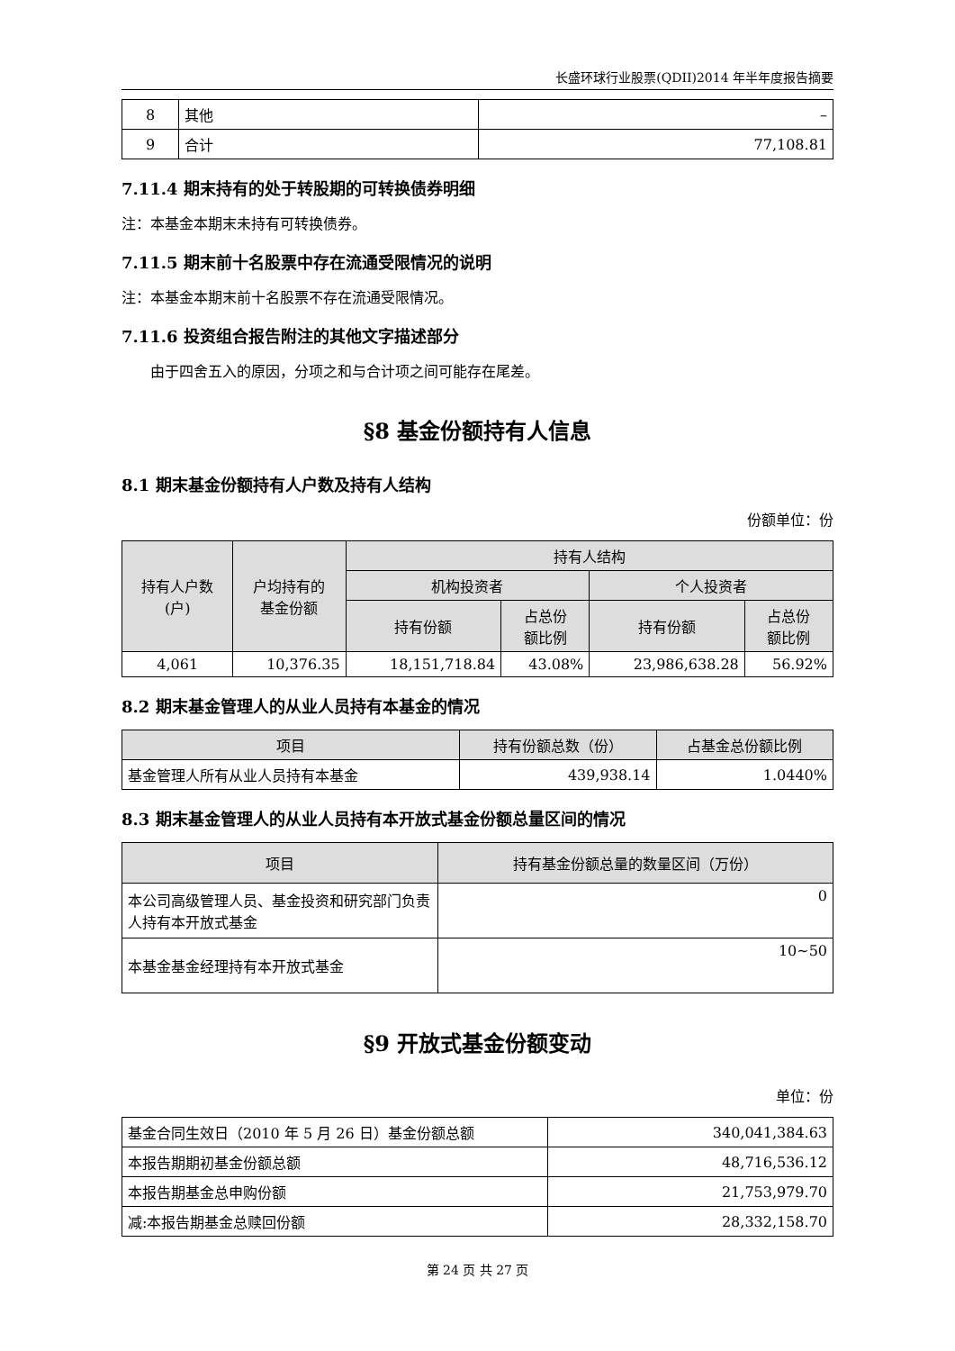长盛环球行业股票(QDII)2014 年半年度报告摘要
| 8 | 其他 | – |
| 9 | 合计 | 77,108.81 |
7.11.4 期末持有的处于转股期的可转换债券明细
注：本基金本期末未持有可转换债券。
7.11.5 期末前十名股票中存在流通受限情况的说明
注：本基金本期末前十名股票不存在流通受限情况。
7.11.6 投资组合报告附注的其他文字描述部分
由于四舍五入的原因，分项之和与合计项之间可能存在尾差。
§8 基金份额持有人信息
8.1 期末基金份额持有人户数及持有人结构
份额单位：份
| 持有人户数 (户) | 户均持有的 基金份额 | 持有人结构 | | | |
| --- | --- | --- | --- | --- | --- |
| | | 机构投资者 | | 个人投资者 | |
| | | 持有份额 | 占总份 额比例 | 持有份额 | 占总份 额比例 |
| 4,061 | 10,376.35 | 18,151,718.84 | 43.08% | 23,986,638.28 | 56.92% |
8.2 期末基金管理人的从业人员持有本基金的情况
| 项目 | 持有份额总数（份） | 占基金总份额比例 |
| --- | --- | --- |
| 基金管理人所有从业人员持有本基金 | 439,938.14 | 1.0440% |
8.3 期末基金管理人的从业人员持有本开放式基金份额总量区间的情况
| 项目 | 持有基金份额总量的数量区间（万份） |
| --- | --- |
| 本公司高级管理人员、基金投资和研究部门负责人持有本开放式基金 | 0 |
| 本基金基金经理持有本开放式基金 | 10~50 |
§9 开放式基金份额变动
单位：份
| 基金合同生效日（2010 年 5 月 26 日）基金份额总额 | 340,041,384.63 |
| 本报告期期初基金份额总额 | 48,716,536.12 |
| 本报告期基金总申购份额 | 21,753,979.70 |
| 减:本报告期基金总赎回份额 | 28,332,158.70 |
第 24 页 共 27 页